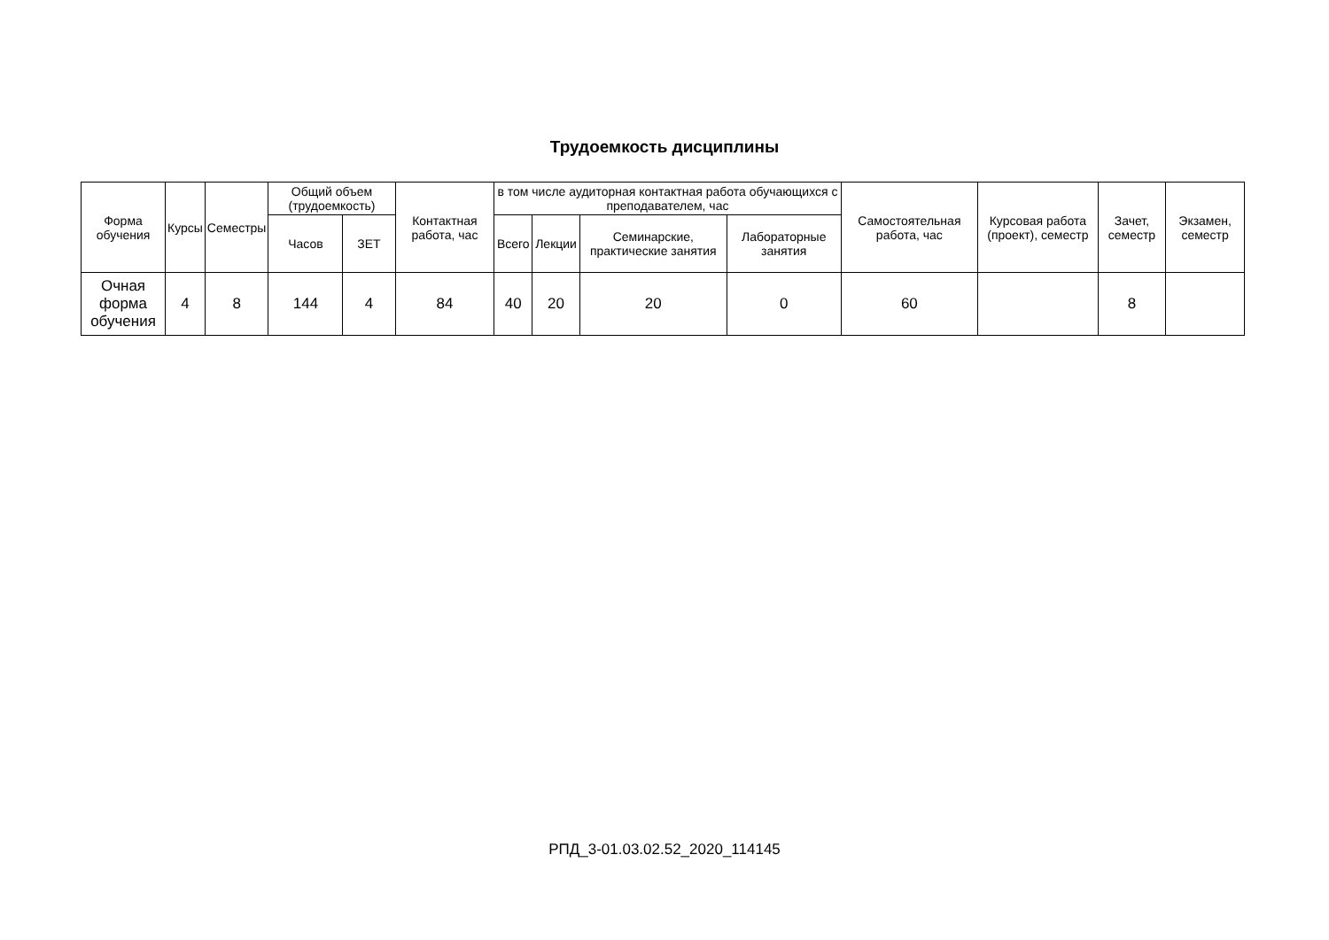Трудоемкость дисциплины
| Форма обучения | Курсы | Семестры | Общий объем (трудоемкость) | | Контактная работа, час | в том числе аудиторная контактная работа обучающихся с преподавателем, час | | | | Самостоятельная работа, час | Курсовая работа (проект), семестр | Зачет, семестр | Экзамен, семестр |
| --- | --- | --- | --- | --- | --- | --- | --- | --- | --- | --- | --- | --- | --- |
| | | | Часов | ЗЕТ | | Всего | Лекции | Семинарские, практические занятия | Лабораторные занятия | | | | |
| Очная форма обучения | 4 | 8 | 144 | 4 | 84 | 40 | 20 | 20 | 0 | 60 | | 8 | |
РПД_3-01.03.02.52_2020_114145